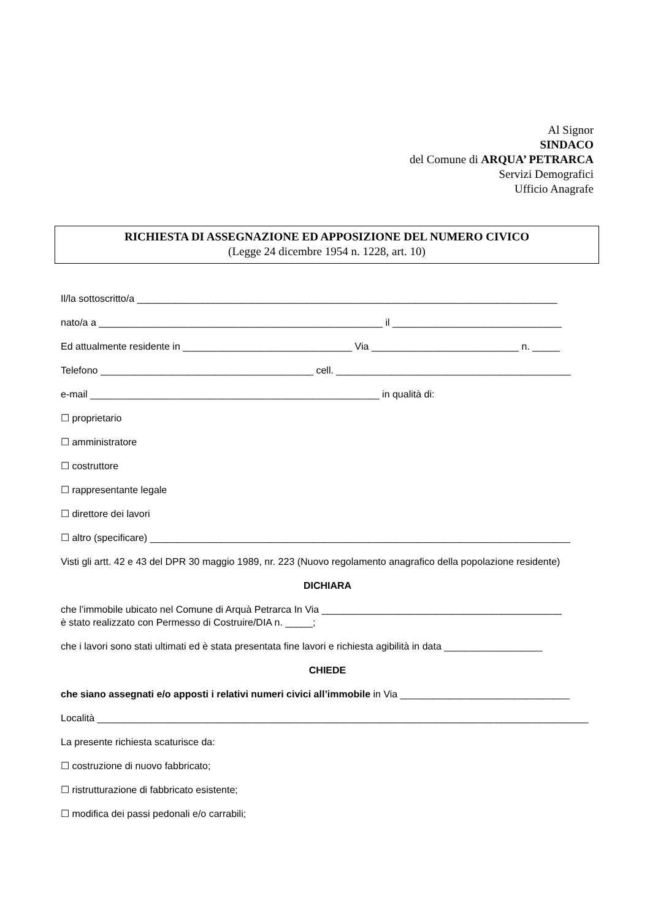Al Signor
SINDACO
del Comune di ARQUA’ PETRARCA
Servizi Demografici
Ufficio Anagrafe
RICHIESTA DI ASSEGNAZIONE ED APPOSIZIONE DEL NUMERO CIVICO
(Legge 24 dicembre 1954 n. 1228, art. 10)
Il/la sottoscritto/a _____________________________________________________________________________
nato/a a ____________________________________________________ il _______________________________
Ed attualmente residente in _______________________________ Via ___________________________ n. _____
Telefono _______________________________________ cell. ___________________________________________
e-mail _____________________________________________________ in qualità di:
☐ proprietario
☐ amministratore
☐ costruttore
☐ rappresentante legale
☐ direttore dei lavori
☐ altro (specificare) _____________________________________________________________________________
Visti gli artt. 42 e 43 del DPR 30 maggio 1989, nr. 223 (Nuovo regolamento anagrafico della popolazione residente)
DICHIARA
che l’immobile ubicato nel Comune di Arquà Petrarca In Via ____________________________________________
è stato realizzato con Permesso di Costruire/DIA n. _____;
che i lavori sono stati ultimati ed è stata presentata fine lavori e richiesta agibilità in data __________________
CHIEDE
che siano assegnati e/o apposti i relativi numeri civici all’immobile in Via _______________________________
Località __________________________________________________________________________________________
La presente richiesta scaturisce da:
☐ costruzione di nuovo fabbricato;
☐ ristrutturazione di fabbricato esistente;
☐ modifica dei passi pedonali e/o carrabili;